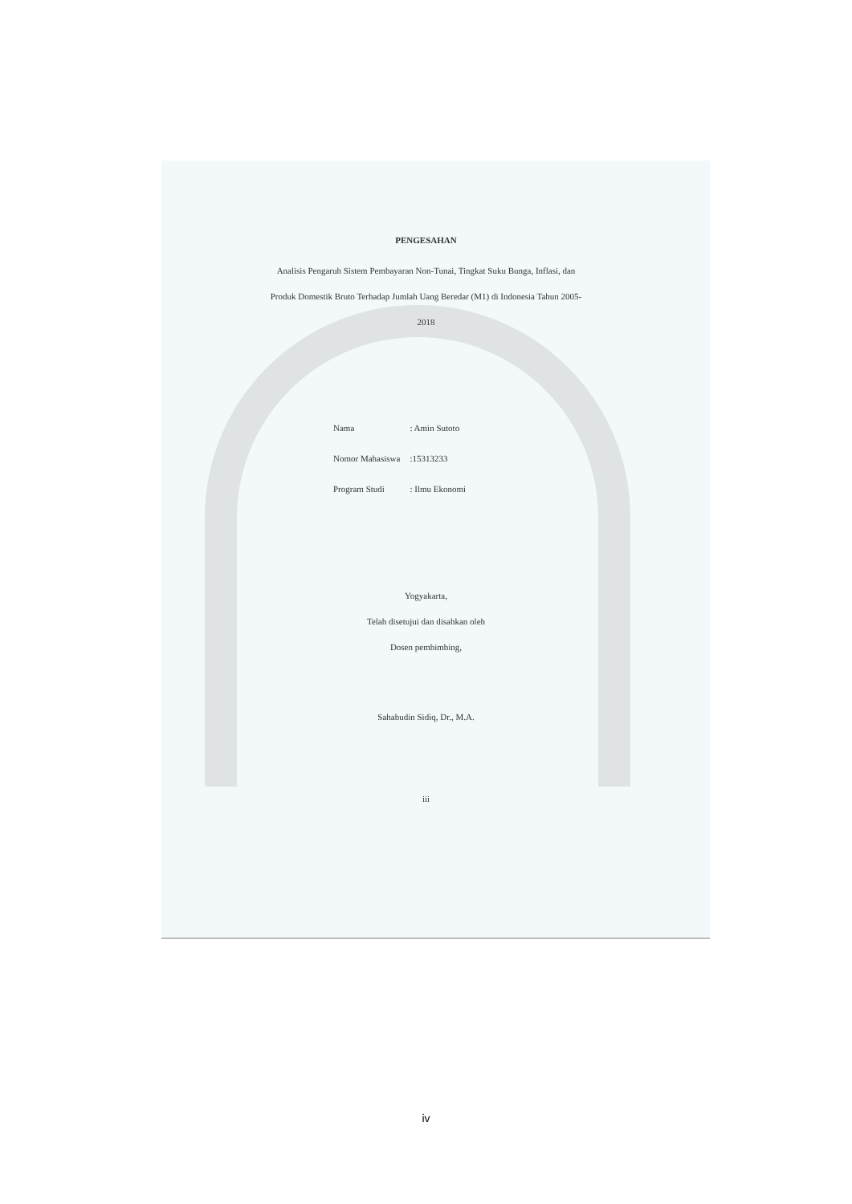PENGESAHAN
Analisis Pengaruh Sistem Pembayaran Non-Tunai, Tingkat Suku Bunga, Inflasi, dan
Produk Domestik Bruto Terhadap Jumlah Uang Beredar (M1) di Indonesia Tahun 2005-
2018
| Nama | : Amin Sutoto |
| Nomor Mahasiswa | :15313233 |
| Program Studi | : Ilmu Ekonomi |
Yogyakarta,
Telah disetujui dan disahkan oleh
Dosen pembimbing,
Sahabudin Sidiq, Dr., M.A.
iii
iv